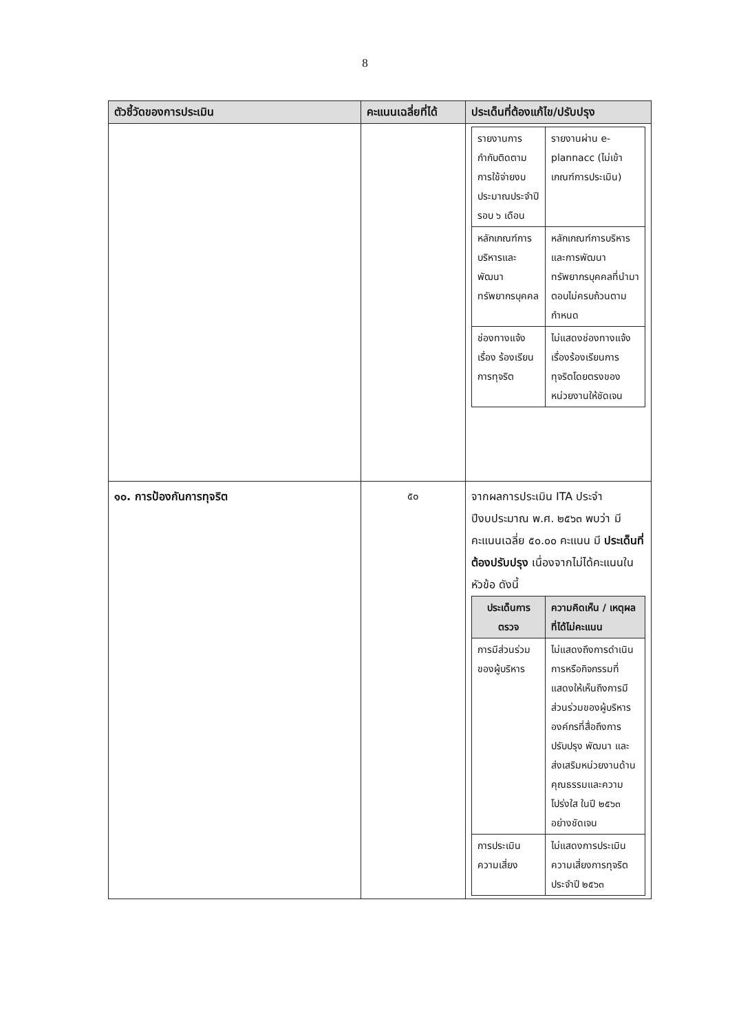8
| ตัวชี้วัดของการประเมิน | คะแนนเฉลี่ยที่ได้ | ประเด็นที่ต้องแก้ไข/ปรับปรุง |
| --- | --- | --- |
| | | / รายงานการกำกับติดตามการใช้จ่ายงบประมาณประจำปี รอบ ๖ เดือน / รายงานผ่าน e-plannacc (ไม่เข้าเกณฑ์การประเมิน) / / หลักเกณฑ์การบริหารและพัฒนาทรัพยากรบุคคล / หลักเกณฑ์การบริหารและการพัฒนาทรัพยากรบุคคลที่นำมาตอบไม่ครบถ้วนตามกำหนด / / ช่องทางแจ้งเรื่อง ร้องเรียนการทุจริต / ไม่แสดงช่องทางแจ้งเรื่องร้องเรียนการทุจริตโดยตรงของหน่วยงานให้ชัดเจน / |
| ๑๐. การป้องกันการทุจริต | ๕๐ | จากผลการประเมิน ITA ประจำปีงบประมาณ พ.ศ. ๒๕๖๓ พบว่า มีคะแนนเฉลี่ย ๕๐.๐๐ คะแนน มี ประเด็นที่ต้องปรับปรุง เนื่องจากไม่ได้คะแนนในหัวข้อ ดังนี้ / ประเด็นการตรวจ / ความคิดเห็น / เหตุผลที่ได้ไม่คะแนน / / --- / --- / / การมีส่วนร่วมของผู้บริหาร / ไม่แสดงถึงการดำเนินการหรือกิจกรรมที่แสดงให้เห็นถึงการมีส่วนร่วมของผู้บริหารองค์กรที่สื่อถึงการปรับปรุง พัฒนา และส่งเสริมหน่วยงานด้านคุณธรรมและความโปร่งใส ในปี ๒๕๖๓ อย่างชัดเจน / / การประเมินความเสี่ยง / ไม่แสดงการประเมินความเสี่ยงการทุจริตประจำปี ๒๕๖๓ / |